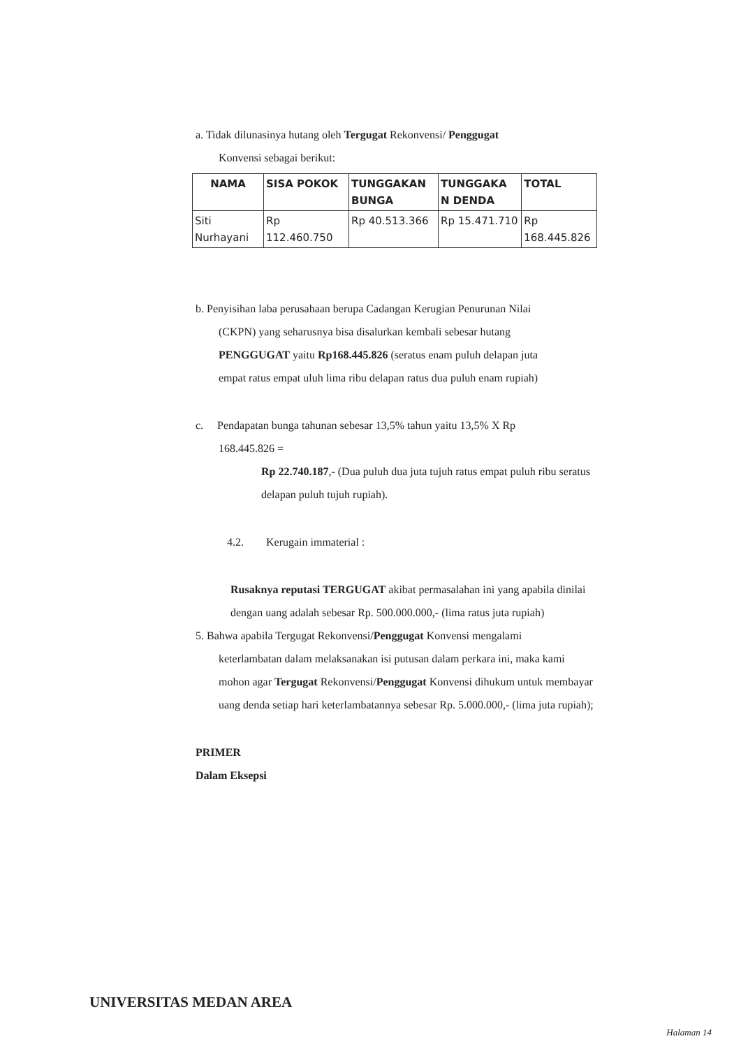a. Tidak dilunasinya hutang oleh Tergugat Rekonvensi/ Penggugat
Konvensi sebagai berikut:
| NAMA | SISA POKOK | TUNGGAKAN BUNGA | TUNGGAKA N DENDA | TOTAL |
| --- | --- | --- | --- | --- |
| Siti Nurhayani | Rp 112.460.750 | Rp 40.513.366 | Rp 15.471.710 | Rp 168.445.826 |
b. Penyisihan laba perusahaan berupa Cadangan Kerugian Penurunan Nilai
(CKPN) yang seharusnya bisa disalurkan kembali sebesar hutang
PENGGUGAT yaitu Rp168.445.826 (seratus enam puluh delapan juta
empat ratus empat uluh lima ribu delapan ratus dua puluh enam rupiah)
c. Pendapatan bunga tahunan sebesar 13,5% tahun yaitu 13,5% X Rp
168.445.826 =
Rp 22.740.187,- (Dua puluh dua juta tujuh ratus empat puluh ribu seratus delapan puluh tujuh rupiah).
4.2. Kerugain immaterial :
Rusaknya reputasi TERGUGAT akibat permasalahan ini yang apabila dinilai dengan uang adalah sebesar Rp. 500.000.000,- (lima ratus juta rupiah)
5. Bahwa apabila Tergugat Rekonvensi/Penggugat Konvensi mengalami
keterlambatan dalam melaksanakan isi putusan dalam perkara ini, maka kami mohon agar Tergugat Rekonvensi/Penggugat Konvensi dihukum untuk membayar uang denda setiap hari keterlambatannya sebesar Rp. 5.000.000,- (lima juta rupiah);
PRIMER
Dalam Eksepsi
UNIVERSITAS MEDAN AREA
Halaman 14